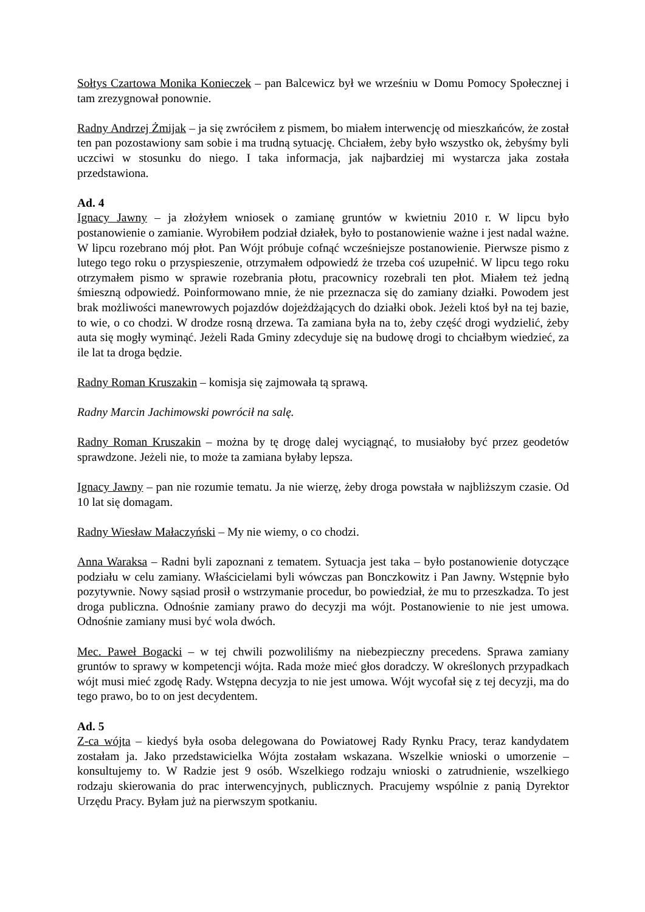Sołtys Czartowa Monika Konieczek – pan Balcewicz był we wrześniu w Domu Pomocy Społecznej i tam zrezygnował ponownie.
Radny Andrzej Żmijak – ja się zwróciłem z pismem, bo miałem interwencję od mieszkańców, że został ten pan pozostawiony sam sobie i ma trudną sytuację. Chciałem, żeby było wszystko ok, żebyśmy byli uczciwi w stosunku do niego. I taka informacja, jak najbardziej mi wystarcza jaka została przedstawiona.
Ad. 4
Ignacy Jawny – ja złożyłem wniosek o zamianę gruntów w kwietniu 2010 r. W lipcu było postanowienie o zamianie. Wyrobiłem podział działek, było to postanowienie ważne i jest nadal ważne. W lipcu rozebrano mój płot. Pan Wójt próbuje cofnąć wcześniejsze postanowienie. Pierwsze pismo z lutego tego roku o przyspieszenie, otrzymałem odpowiedź że trzeba coś uzupełnić. W lipcu tego roku otrzymałem pismo w sprawie rozebrania płotu, pracownicy rozebrali ten płot. Miałem też jedną śmieszną odpowiedź. Poinformowano mnie, że nie przeznacza się do zamiany działki. Powodem jest brak możliwości manewrowych pojazdów dojeżdżających do działki obok. Jeżeli ktoś był na tej bazie, to wie, o co chodzi. W drodze rosną drzewa. Ta zamiana była na to, żeby część drogi wydzielić, żeby auta się mogły wyminąć. Jeżeli Rada Gminy zdecyduje się na budowę drogi to chciałbym wiedzieć, za ile lat ta droga będzie.
Radny Roman Kruszakin – komisja się zajmowała tą sprawą.
Radny Marcin Jachimowski powrócił na salę.
Radny Roman Kruszakin – można by tę drogę dalej wyciągnąć, to musiałoby być przez geodetów sprawdzone. Jeżeli nie, to może ta zamiana byłaby lepsza.
Ignacy Jawny – pan nie rozumie tematu. Ja nie wierzę, żeby droga powstała w najbliższym czasie. Od 10 lat się domagam.
Radny Wiesław Małaczyński – My nie wiemy, o co chodzi.
Anna Waraksa – Radni byli zapoznani z tematem. Sytuacja jest taka – było postanowienie dotyczące podziału w celu zamiany. Właścicielami byli wówczas pan Bonczkowitz i Pan Jawny. Wstępnie było pozytywnie. Nowy sąsiad prosił o wstrzymanie procedur, bo powiedział, że mu to przeszkadza. To jest droga publiczna. Odnośnie zamiany prawo do decyzji ma wójt. Postanowienie to nie jest umowa. Odnośnie zamiany musi być wola dwóch.
Mec. Paweł Bogacki – w tej chwili pozwoliliśmy na niebezpieczny precedens. Sprawa zamiany gruntów to sprawy w kompetencji wójta. Rada może mieć głos doradczy. W określonych przypadkach wójt musi mieć zgodę Rady. Wstępna decyzja to nie jest umowa. Wójt wycofał się z tej decyzji, ma do tego prawo, bo to on jest decydentem.
Ad. 5
Z-ca wójta – kiedyś była osoba delegowana do Powiatowej Rady Rynku Pracy, teraz kandydatem zostałam ja. Jako przedstawicielka Wójta zostałam wskazana. Wszelkie wnioski o umorzenie – konsultujemy to. W Radzie jest 9 osób. Wszelkiego rodzaju wnioski o zatrudnienie, wszelkiego rodzaju skierowania do prac interwencyjnych, publicznych. Pracujemy wspólnie z panią Dyrektor Urzędu Pracy. Byłam już na pierwszym spotkaniu.